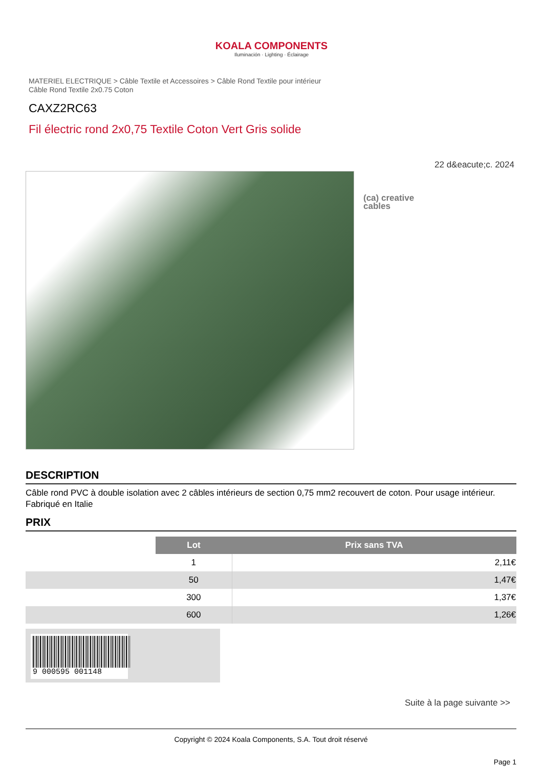KOALA COMPONENTS
Iluminación · Lighting · Éclairage
MATERIEL ELECTRIQUE > Câble Textile et Accessoires > Câble Rond Textile pour intérieur
Câble Rond Textile 2x0.75 Coton
CAXZ2RC63
Fil électric rond 2x0,75 Textile Coton Vert Gris solide
22 d&eacute;c. 2024
(ca) creative
cables
DESCRIPTION
Câble rond PVC à double isolation avec 2 câbles intérieurs de section 0,75 mm2 recouvert de coton. Pour usage intérieur. Fabriqué en Italie
PRIX
| | Lot | Prix sans TVA |
| | 1 | 2,11€ |
| | 50 | 1,47€ |
| | 300 | 1,37€ |
| | 600 | 1,26€ |
9 000595 001148
Suite à la page suivante >>
Copyright © 2024 Koala Components, S.A. Tout droit réservé
Page 1